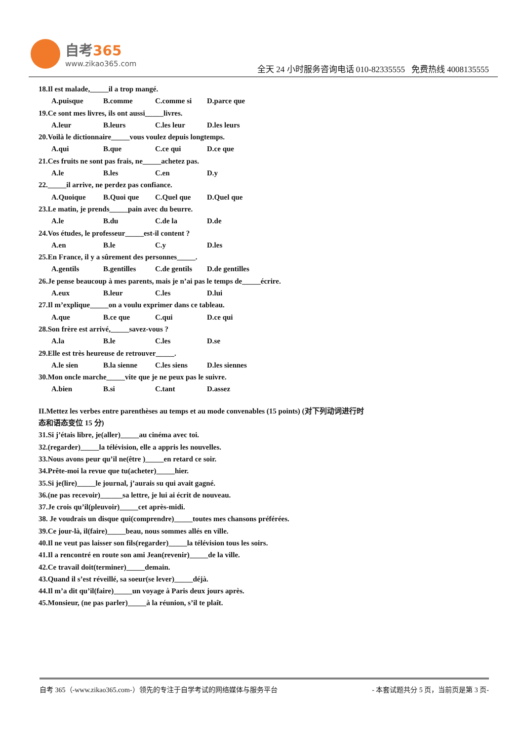自考365
www.zikao365.com
全天 24 小时服务咨询电话 010-82335555 免费热线 4008135555
18.Il est malade,_____il a trop mangé.
A.puisque B.comme C.comme si D.parce que
19.Ce sont mes livres, ils ont aussi_____livres.
A.leur B.leurs C.les leur D.les leurs
20.Voilà le dictionnaire_____vous voulez depuis longtemps.
A.qui B.que C.ce qui D.ce que
21.Ces fruits ne sont pas frais, ne_____achetez pas.
A.le B.les C.en D.y
22._____il arrive, ne perdez pas confiance.
A.Quoique B.Quoi que C.Quel que D.Quel que
23.Le matin, je prends_____pain avec du beurre.
A.le B.du C.de la D.de
24.Vos études, le professeur_____est-il content ?
A.en B.le C.y D.les
25.En France, il y a sûrement des personnes_____.
A.gentils B.gentilles C.de gentils D.de gentilles
26.Je pense beaucoup à mes parents, mais je n’ai pas le temps de_____écrire.
A.eux B.leur C.les D.lui
27.Il m’explique_____on a voulu exprimer dans ce tableau.
A.que B.ce que C.qui D.ce qui
28.Son frère est arrivé,_____savez-vous ?
A.la B.le C.les D.se
29.Elle est très heureuse de retrouver_____.
A.le sien B.la sienne C.les siens D.les siennes
30.Mon oncle marche_____vite que je ne peux pas le suivre.
A.bien B.si C.tant D.assez
II.Mettez les verbes entre parenthèses au temps et au mode convenables (15 points) (对下列动词进行时态和语态变位 15 分)
31.Si j’étais libre, je(aller)_____au cinéma avec toi.
32.(regarder)_____la télévision, elle a appris les nouvelles.
33.Nous avons peur qu’il ne(être )_____en retard ce soir.
34.Prête-moi la revue que tu(acheter)_____hier.
35.Si je(lire)_____le journal, j’aurais su qui avait gagné.
36.(ne pas recevoir)______sa lettre, je lui ai écrit de nouveau.
37.Je crois qu’il(pleuvoir)_____cet après-midi.
38. Je voudrais un disque qui(comprendre)_____toutes mes chansons préférées.
39.Ce jour-là, il(faire)_____beau, nous sommes allés en ville.
40.Il ne veut pas laisser son fils(regarder)_____la télévision tous les soirs.
41.Il a rencontré en route son ami Jean(revenir)_____de la ville.
42.Ce travail doit(terminer)_____demain.
43.Quand il s’est réveillé, sa soeur(se lever)_____déjà.
44.Il m’a dit qu’il(faire)_____un voyage à Paris deux jours après.
45.Monsieur, (ne pas parler)_____à la réunion, s’il te plaît.
自考 365（-www.zikao365.com-）领先的专注于自学考试的网络媒体与服务平台 - 本套试题共分 5 页，当前页是第 3 页-